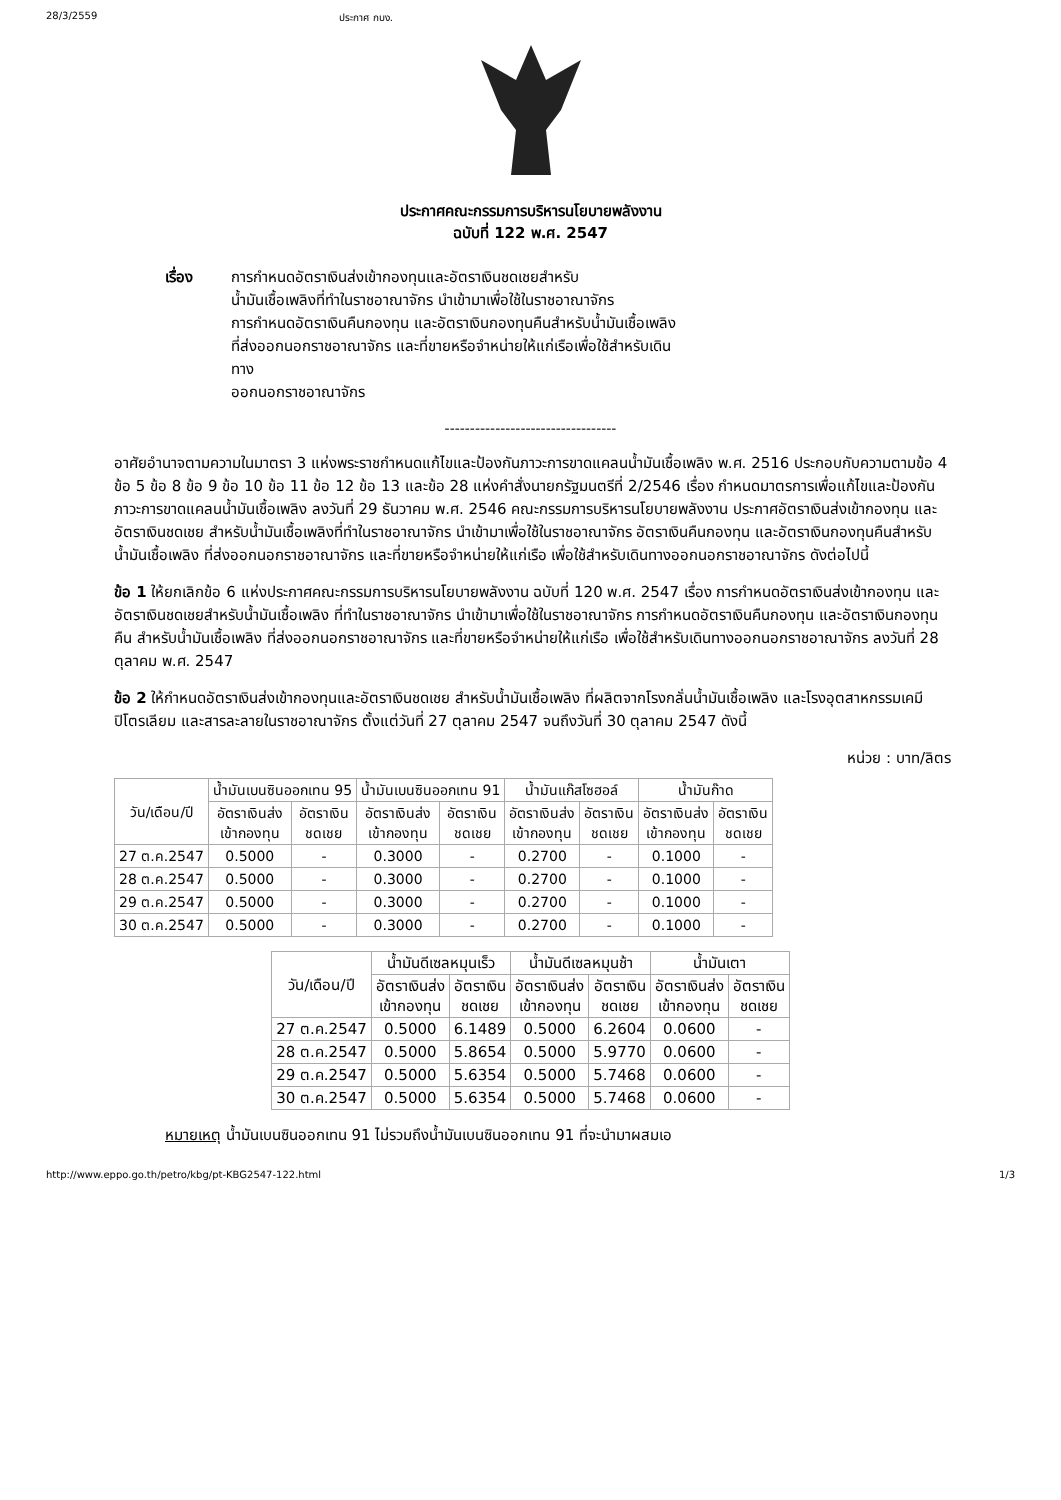28/3/2559 ประกาศ กบง.
ประกาศคณะกรรมการบริหารนโยบายพลังงาน
ฉบับที่ 122 พ.ศ. 2547
เรื่อง การกำหนดอัตราเงินส่งเข้ากองทุนและอัตราเงินชดเชยสำหรับ
น้ำมันเชื้อเพลิงที่ทำในราชอาณาจักร นำเข้ามาเพื่อใช้ในราชอาณาจักร
การกำหนดอัตราเงินคืนกองทุน และอัตราเงินกองทุนคืนสำหรับน้ำมันเชื้อเพลิง
ที่ส่งออกนอกราชอาณาจักร และที่ขายหรือจำหน่ายให้แก่เรือเพื่อใช้สำหรับเดิน
ทาง
ออกนอกราชอาณาจักร
----------------------------------
อาศัยอำนาจตามความในมาตรา 3 แห่งพระราชกำหนดแก้ไขและป้องกันภาวะการขาดแคลนน้ำมันเชื้อเพลิง พ.ศ. 2516 ประกอบกับความตามข้อ 4 ข้อ 5 ข้อ 8 ข้อ 9 ข้อ 10 ข้อ 11 ข้อ 12 ข้อ 13 และข้อ 28 แห่งคำสั่งนายกรัฐมนตรีที่ 2/2546 เรื่อง กำหนดมาตรการเพื่อแก้ไขและป้องกันภาวะการขาดแคลนน้ำมันเชื้อเพลิง ลงวันที่ 29 ธันวาคม พ.ศ. 2546 คณะกรรมการบริหารนโยบายพลังงาน ประกาศอัตราเงินส่งเข้ากองทุน และอัตราเงินชดเชย สำหรับน้ำมันเชื้อเพลิงที่ทำในราชอาณาจักร นำเข้ามาเพื่อใช้ในราชอาณาจักร อัตราเงินคืนกองทุน และอัตราเงินกองทุนคืนสำหรับน้ำมันเชื้อเพลิง ที่ส่งออกนอกราชอาณาจักร และที่ขายหรือจำหน่ายให้แก่เรือ เพื่อใช้สำหรับเดินทางออกนอกราชอาณาจักร ดังต่อไปนี้
ข้อ 1 ให้ยกเลิกข้อ 6 แห่งประกาศคณะกรรมการบริหารนโยบายพลังงาน ฉบับที่ 120 พ.ศ. 2547 เรื่อง การกำหนดอัตราเงินส่งเข้ากองทุน และอัตราเงินชดเชยสำหรับน้ำมันเชื้อเพลิง ที่ทำในราชอาณาจักร นำเข้ามาเพื่อใช้ในราชอาณาจักร การกำหนดอัตราเงินคืนกองทุน และอัตราเงินกองทุนคืน สำหรับน้ำมันเชื้อเพลิง ที่ส่งออกนอกราชอาณาจักร และที่ขายหรือจำหน่ายให้แก่เรือ เพื่อใช้สำหรับเดินทางออกนอกราชอาณาจักร ลงวันที่ 28 ตุลาคม พ.ศ. 2547
ข้อ 2 ให้กำหนดอัตราเงินส่งเข้ากองทุนและอัตราเงินชดเชย สำหรับน้ำมันเชื้อเพลิง ที่ผลิตจากโรงกลั่นน้ำมันเชื้อเพลิง และโรงอุตสาหกรรมเคมีปิโตรเลียม และสารละลายในราชอาณาจักร ตั้งแต่วันที่ 27 ตุลาคม 2547 จนถึงวันที่ 30 ตุลาคม 2547 ดังนี้
หน่วย : บาท/ลิตร
| วัน/เดือน/ปี | น้ำมันเบนซินออกเทน 95 | | น้ำมันเบนซินออกเทน 91 | | น้ำมันแก๊สโซฮอล์ | | น้ำมันก๊าด | |
| --- | --- | --- | --- | --- | --- | --- | --- | --- |
| | อัตราเงินส่ง เข้ากองทุน | อัตราเงิน ชดเชย | อัตราเงินส่ง เข้ากองทุน | อัตราเงิน ชดเชย | อัตราเงินส่ง เข้ากองทุน | อัตราเงิน ชดเชย | อัตราเงินส่ง เข้ากองทุน | อัตราเงิน ชดเชย |
| 27 ต.ค.2547 | 0.5000 | - | 0.3000 | - | 0.2700 | - | 0.1000 | - |
| 28 ต.ค.2547 | 0.5000 | - | 0.3000 | - | 0.2700 | - | 0.1000 | - |
| 29 ต.ค.2547 | 0.5000 | - | 0.3000 | - | 0.2700 | - | 0.1000 | - |
| 30 ต.ค.2547 | 0.5000 | - | 0.3000 | - | 0.2700 | - | 0.1000 | - |
| วัน/เดือน/ปี | น้ำมันดีเซลหมุนเร็ว | | น้ำมันดีเซลหมุนช้า | | น้ำมันเตา | |
| --- | --- | --- | --- | --- | --- | --- |
| | อัตราเงินส่ง เข้ากองทุน | อัตราเงิน ชดเชย | อัตราเงินส่ง เข้ากองทุน | อัตราเงิน ชดเชย | อัตราเงินส่ง เข้ากองทุน | อัตราเงิน ชดเชย |
| 27 ต.ค.2547 | 0.5000 | 6.1489 | 0.5000 | 6.2604 | 0.0600 | - |
| 28 ต.ค.2547 | 0.5000 | 5.8654 | 0.5000 | 5.9770 | 0.0600 | - |
| 29 ต.ค.2547 | 0.5000 | 5.6354 | 0.5000 | 5.7468 | 0.0600 | - |
| 30 ต.ค.2547 | 0.5000 | 5.6354 | 0.5000 | 5.7468 | 0.0600 | - |
หมายเหตุ น้ำมันเบนซินออกเทน 91 ไม่รวมถึงน้ำมันเบนซินออกเทน 91 ที่จะนำมาผสมเอ
http://www.eppo.go.th/petro/kbg/pt-KBG2547-122.html 1/3